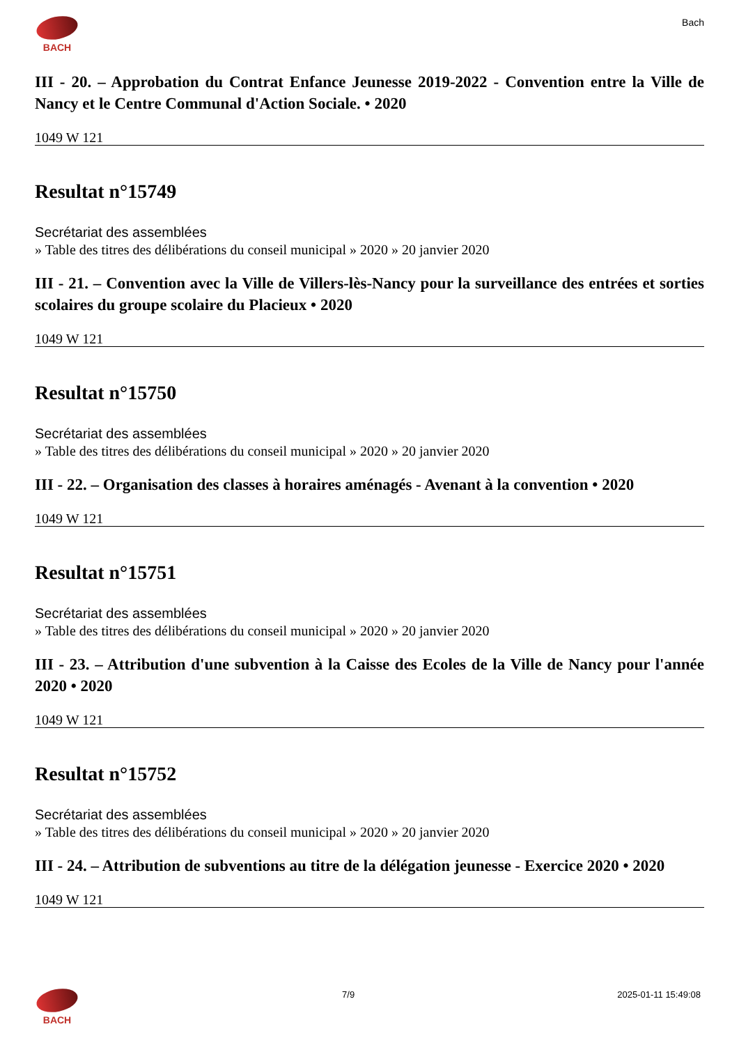BACH Bach
III - 20. – Approbation du Contrat Enfance Jeunesse 2019-2022 - Convention entre la Ville de Nancy et le Centre Communal d'Action Sociale. • 2020
1049 W 121
Resultat n°15749
Secrétariat des assemblées
» Table des titres des délibérations du conseil municipal » 2020 » 20 janvier 2020
III - 21. – Convention avec la Ville de Villers-lès-Nancy pour la surveillance des entrées et sorties scolaires du groupe scolaire du Placieux • 2020
1049 W 121
Resultat n°15750
Secrétariat des assemblées
» Table des titres des délibérations du conseil municipal » 2020 » 20 janvier 2020
III - 22. – Organisation des classes à horaires aménagés - Avenant à la convention • 2020
1049 W 121
Resultat n°15751
Secrétariat des assemblées
» Table des titres des délibérations du conseil municipal » 2020 » 20 janvier 2020
III - 23. – Attribution d'une subvention à la Caisse des Ecoles de la Ville de Nancy pour l'année 2020 • 2020
1049 W 121
Resultat n°15752
Secrétariat des assemblées
» Table des titres des délibérations du conseil municipal » 2020 » 20 janvier 2020
III - 24. – Attribution de subventions au titre de la délégation jeunesse - Exercice 2020 • 2020
1049 W 121
BACH 7/9 2025-01-11 15:49:08